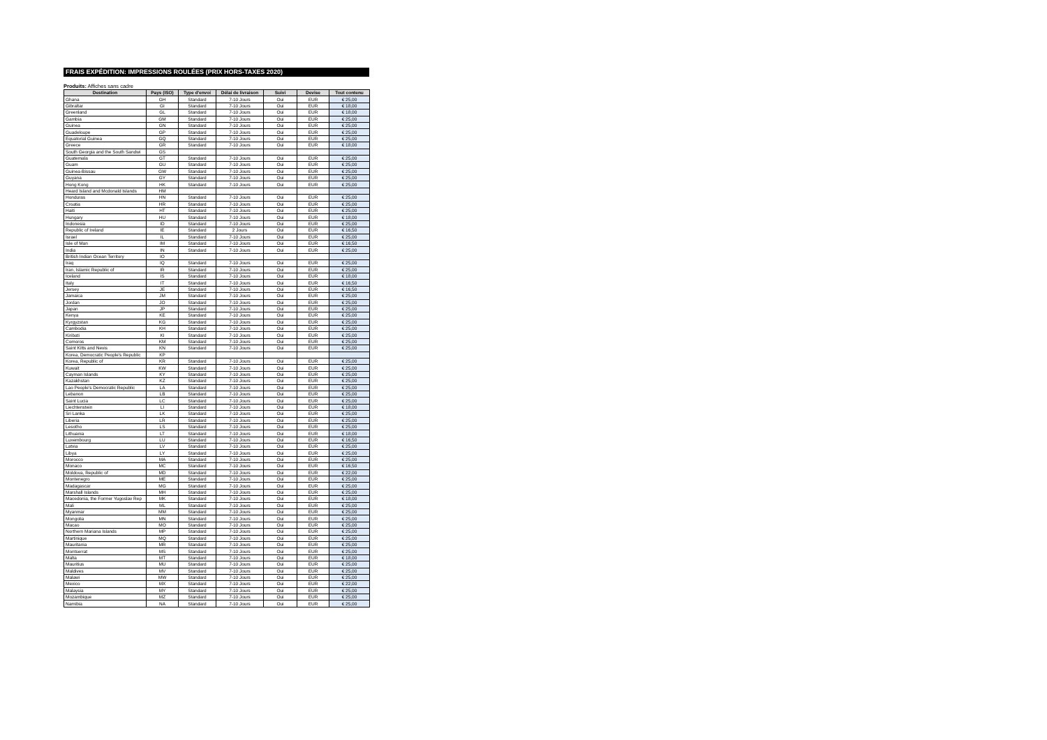FRAIS EXPÉDITION: IMPRESSIONS ROULÉES (PRIX HORS-TAXES 2020)
Produits: Affiches sans cadre
| Destination | Pays (ISO) | Type d'envoi | Délai de livraison | Suivi | Devise | Tout contenu |
| --- | --- | --- | --- | --- | --- | --- |
| Ghana | GH | Standard | 7-10 Jours | Oui | EUR | € 25,00 |
| Gibraltar | GI | Standard | 7-10 Jours | Oui | EUR | € 18,00 |
| Greenland | GL | Standard | 7-10 Jours | Oui | EUR | € 18,00 |
| Gambia | GM | Standard | 7-10 Jours | Oui | EUR | € 25,00 |
| Guinea | GN | Standard | 7-10 Jours | Oui | EUR | € 25,00 |
| Guadeloupe | GP | Standard | 7-10 Jours | Oui | EUR | € 25,00 |
| Equatorial Guinea | GQ | Standard | 7-10 Jours | Oui | EUR | € 25,00 |
| Greece | GR | Standard | 7-10 Jours | Oui | EUR | € 18,00 |
| South Georgia and the South Sandwi | GS | | | | | |
| Guatemala | GT | Standard | 7-10 Jours | Oui | EUR | € 25,00 |
| Guam | GU | Standard | 7-10 Jours | Oui | EUR | € 25,00 |
| Guinea-Bissau | GW | Standard | 7-10 Jours | Oui | EUR | € 25,00 |
| Guyana | GY | Standard | 7-10 Jours | Oui | EUR | € 25,00 |
| Hong Kong | HK | Standard | 7-10 Jours | Oui | EUR | € 25,00 |
| Heard Island and Mcdonald Islands | HM | | | | | |
| Honduras | HN | Standard | 7-10 Jours | Oui | EUR | € 25,00 |
| Croatia | HR | Standard | 7-10 Jours | Oui | EUR | € 25,00 |
| Haiti | HT | Standard | 7-10 Jours | Oui | EUR | € 25,00 |
| Hungary | HU | Standard | 7-10 Jours | Oui | EUR | € 18,00 |
| Indonesia | ID | Standard | 7-10 Jours | Oui | EUR | € 25,00 |
| Republic of Ireland | IE | Standard | 2 Jours | Oui | EUR | € 16,50 |
| Israel | IL | Standard | 7-10 Jours | Oui | EUR | € 25,00 |
| Isle of Man | IM | Standard | 7-10 Jours | Oui | EUR | € 16,50 |
| India | IN | Standard | 7-10 Jours | Oui | EUR | € 25,00 |
| British Indian Ocean Territory | IO | | | | | |
| Iraq | IQ | Standard | 7-10 Jours | Oui | EUR | € 25,00 |
| Iran, Islamic Republic of | IR | Standard | 7-10 Jours | Oui | EUR | € 25,00 |
| Iceland | IS | Standard | 7-10 Jours | Oui | EUR | € 18,00 |
| Italy | IT | Standard | 7-10 Jours | Oui | EUR | € 16,50 |
| Jersey | JE | Standard | 7-10 Jours | Oui | EUR | € 16,50 |
| Jamaica | JM | Standard | 7-10 Jours | Oui | EUR | € 25,00 |
| Jordan | JO | Standard | 7-10 Jours | Oui | EUR | € 25,00 |
| Japan | JP | Standard | 7-10 Jours | Oui | EUR | € 25,00 |
| Kenya | KE | Standard | 7-10 Jours | Oui | EUR | € 25,00 |
| Kyrgyzstan | KG | Standard | 7-10 Jours | Oui | EUR | € 25,00 |
| Cambodia | KH | Standard | 7-10 Jours | Oui | EUR | € 25,00 |
| Kiribati | KI | Standard | 7-10 Jours | Oui | EUR | € 25,00 |
| Comoros | KM | Standard | 7-10 Jours | Oui | EUR | € 25,00 |
| Saint Kitts and Nevis | KN | Standard | 7-10 Jours | Oui | EUR | € 25,00 |
| Korea, Democratic People's Republic | KP | | | | | |
| Korea, Republic of | KR | Standard | 7-10 Jours | Oui | EUR | € 25,00 |
| Kuwait | KW | Standard | 7-10 Jours | Oui | EUR | € 25,00 |
| Cayman Islands | KY | Standard | 7-10 Jours | Oui | EUR | € 25,00 |
| Kazakhstan | KZ | Standard | 7-10 Jours | Oui | EUR | € 25,00 |
| Lao People's Democratic Republic | LA | Standard | 7-10 Jours | Oui | EUR | € 25,00 |
| Lebanon | LB | Standard | 7-10 Jours | Oui | EUR | € 25,00 |
| Saint Lucia | LC | Standard | 7-10 Jours | Oui | EUR | € 25,00 |
| Liechtenstein | LI | Standard | 7-10 Jours | Oui | EUR | € 18,00 |
| Sri Lanka | LK | Standard | 7-10 Jours | Oui | EUR | € 25,00 |
| Liberia | LR | Standard | 7-10 Jours | Oui | EUR | € 25,00 |
| Lesotho | LS | Standard | 7-10 Jours | Oui | EUR | € 25,00 |
| Lithuania | LT | Standard | 7-10 Jours | Oui | EUR | € 18,00 |
| Luxembourg | LU | Standard | 7-10 Jours | Oui | EUR | € 16,50 |
| Latvia | LV | Standard | 7-10 Jours | Oui | EUR | € 25,00 |
| Libya | LY | Standard | 7-10 Jours | Oui | EUR | € 25,00 |
| Morocco | MA | Standard | 7-10 Jours | Oui | EUR | € 25,00 |
| Monaco | MC | Standard | 7-10 Jours | Oui | EUR | € 16,50 |
| Moldova, Republic of | MD | Standard | 7-10 Jours | Oui | EUR | € 22,00 |
| Montenegro | ME | Standard | 7-10 Jours | Oui | EUR | € 25,00 |
| Madagascar | MG | Standard | 7-10 Jours | Oui | EUR | € 25,00 |
| Marshall Islands | MH | Standard | 7-10 Jours | Oui | EUR | € 25,00 |
| Macedonia, the Former Yugoslav Rep | MK | Standard | 7-10 Jours | Oui | EUR | € 18,00 |
| Mali | ML | Standard | 7-10 Jours | Oui | EUR | € 25,00 |
| Myanmar | MM | Standard | 7-10 Jours | Oui | EUR | € 25,00 |
| Mongolia | MN | Standard | 7-10 Jours | Oui | EUR | € 25,00 |
| Macao | MO | Standard | 7-10 Jours | Oui | EUR | € 25,00 |
| Northern Mariana Islands | MP | Standard | 7-10 Jours | Oui | EUR | € 25,00 |
| Martinique | MQ | Standard | 7-10 Jours | Oui | EUR | € 25,00 |
| Mauritania | MR | Standard | 7-10 Jours | Oui | EUR | € 25,00 |
| Montserrat | MS | Standard | 7-10 Jours | Oui | EUR | € 25,00 |
| Malta | MT | Standard | 7-10 Jours | Oui | EUR | € 18,00 |
| Mauritius | MU | Standard | 7-10 Jours | Oui | EUR | € 25,00 |
| Maldives | MV | Standard | 7-10 Jours | Oui | EUR | € 25,00 |
| Malawi | MW | Standard | 7-10 Jours | Oui | EUR | € 25,00 |
| Mexico | MX | Standard | 7-10 Jours | Oui | EUR | € 22,00 |
| Malaysia | MY | Standard | 7-10 Jours | Oui | EUR | € 25,00 |
| Mozambique | MZ | Standard | 7-10 Jours | Oui | EUR | € 25,00 |
| Namibia | NA | Standard | 7-10 Jours | Oui | EUR | € 25,00 |